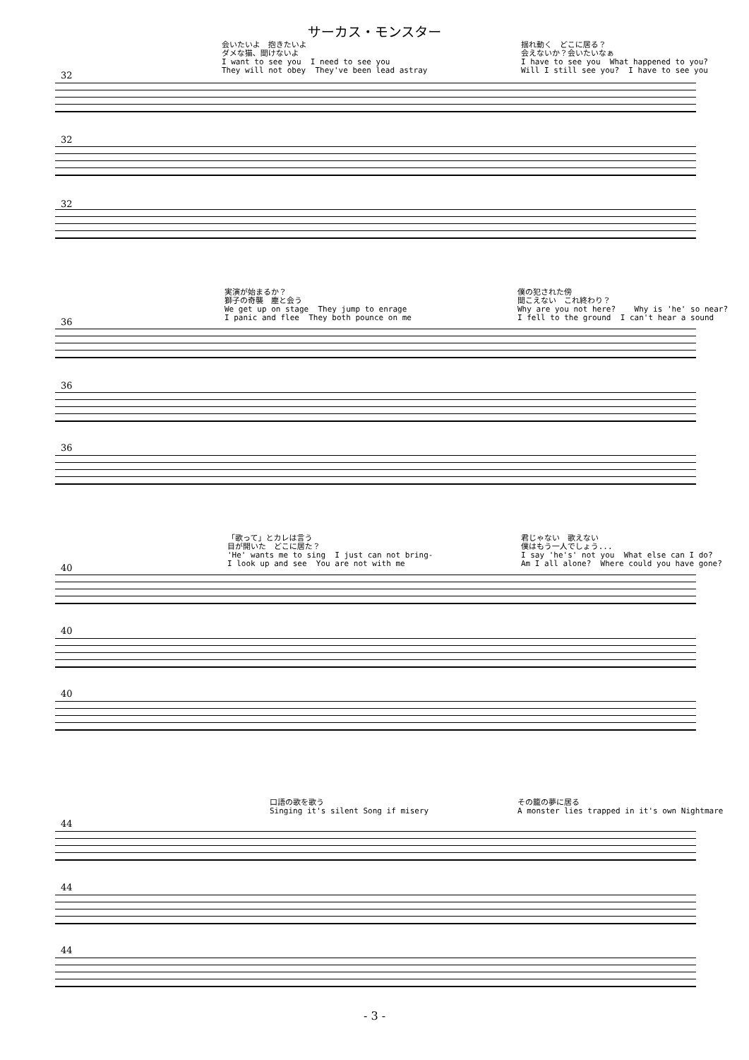サーカス・モンスター
会いたいよ　抱きたいよ ダメな猫、聞けないよ I want to see you I need to see you They will not obey They've been lead astray
揺れ動く　どこに居る？ 会えないか？会いたいなぁ I have to see you What happened to you? Will I still see you? I have to see you
32
32
32
実演が始まるか？ 獅子の奇襲　塵と会う We get up on stage They jump to enrage I panic and flee They both pounce on me
僕の犯された傍 聞こえない　これ終わり？ Why are you not here? Why is 'he' so near? I fell to the ground I can't hear a sound
36
36
36
「歌って」とカレは言う 目が開いた　どこに居た？ 'He' wants me to sing I just can not bring- I look up and see You are not with me
君じゃない　歌えない 僕はもう一人でしょう... I say 'he's' not you What else can I do? Am I all alone? Where could you have gone?
40
40
40
口語の歌を歌う Singing it's silent Song if misery
その籠の夢に居る A monster lies trapped in it's own Nightmare
44
44
44
- 3 -